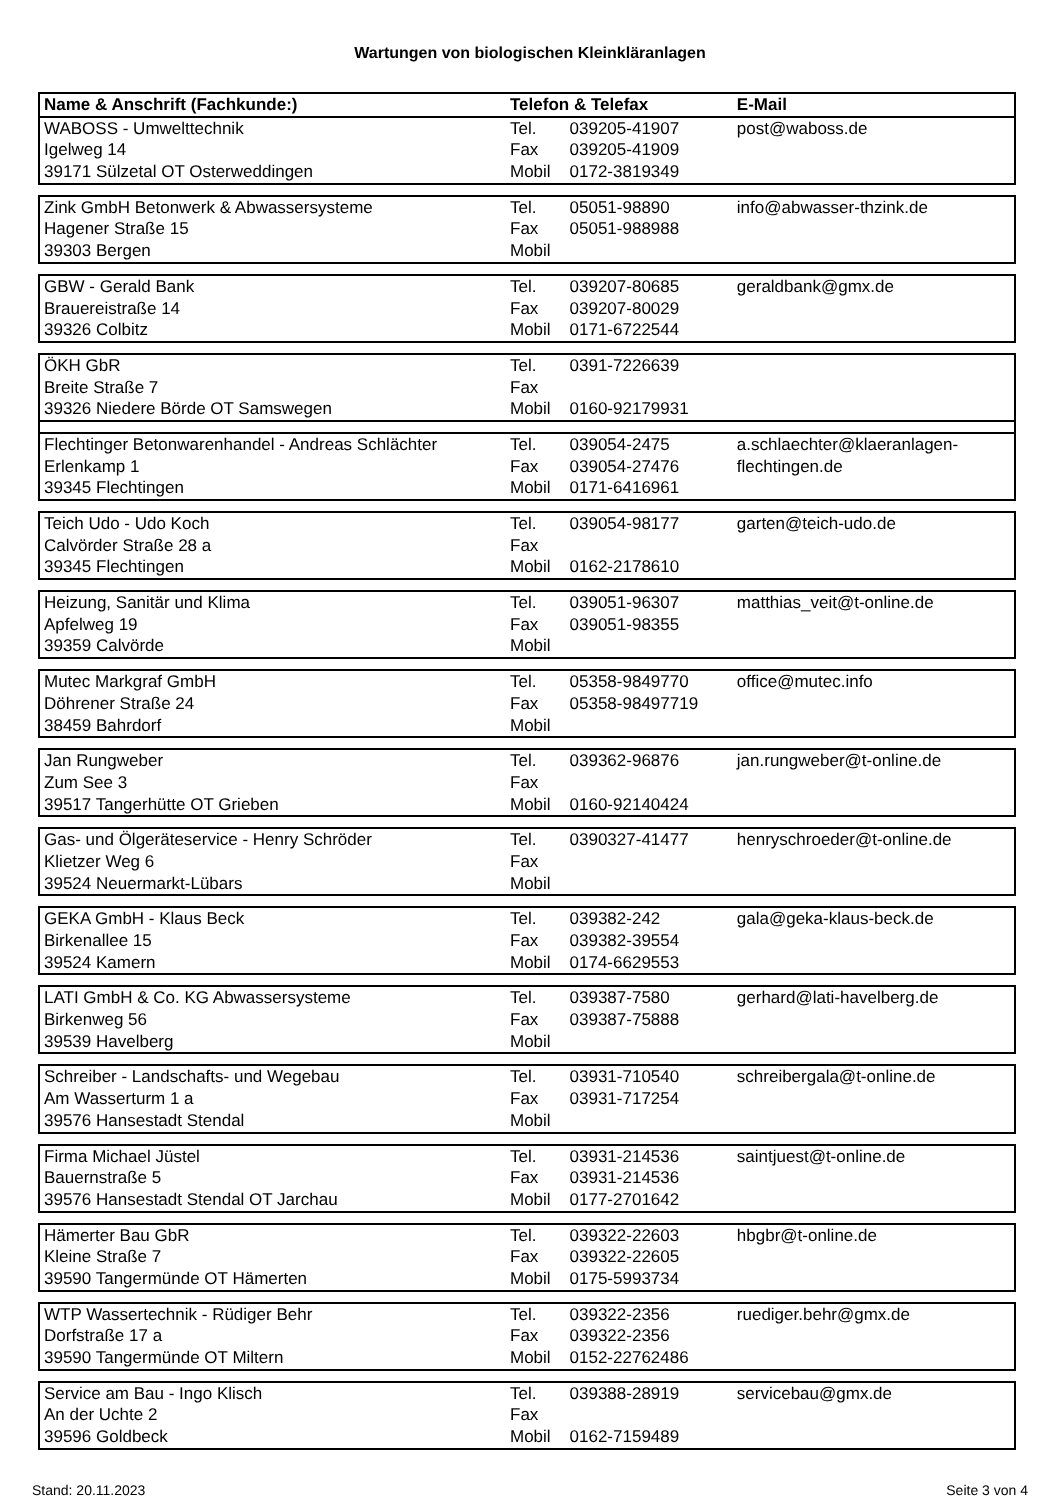Wartungen von biologischen Kleinkläranlagen
| Name & Anschrift (Fachkunde:) | Telefon & Telefax | | E-Mail |
| --- | --- | --- | --- |
| WABOSS - Umwelttechnik | Tel. | 039205-41907 | post@waboss.de |
| Igelweg 14 | Fax | 039205-41909 | |
| 39171 Sülzetal OT Osterweddingen | Mobil | 0172-3819349 | |
| Zink GmbH Betonwerk & Abwassersysteme | Tel. | 05051-98890 | info@abwasser-thzink.de |
| Hagener Straße 15 | Fax | 05051-988988 | |
| 39303 Bergen | Mobil | | |
| GBW - Gerald Bank | Tel. | 039207-80685 | geraldbank@gmx.de |
| Brauereistraße 14 | Fax | 039207-80029 | |
| 39326 Colbitz | Mobil | 0171-6722544 | |
| ÖKH GbR | Tel. | 0391-7226639 | |
| Breite Straße 7 | Fax | | |
| 39326 Niedere Börde OT Samswegen | Mobil | 0160-92179931 | |
| Flechtinger Betonwarenhandel - Andreas Schlächter | Tel. | 039054-2475 | a.schlaechter@klaeranlagen- |
| Erlenkamp 1 | Fax | 039054-27476 | flechtingen.de |
| 39345 Flechtingen | Mobil | 0171-6416961 | |
| Teich Udo - Udo Koch | Tel. | 039054-98177 | garten@teich-udo.de |
| Calvörder Straße 28 a | Fax | | |
| 39345 Flechtingen | Mobil | 0162-2178610 | |
| Heizung, Sanitär und Klima | Tel. | 039051-96307 | matthias_veit@t-online.de |
| Apfelweg 19 | Fax | 039051-98355 | |
| 39359 Calvörde | Mobil | | |
| Mutec Markgraf GmbH | Tel. | 05358-9849770 | office@mutec.info |
| Döhrener Straße 24 | Fax | 05358-98497719 | |
| 38459 Bahrdorf | Mobil | | |
| Jan Rungweber | Tel. | 039362-96876 | jan.rungweber@t-online.de |
| Zum See 3 | Fax | | |
| 39517 Tangerhütte OT Grieben | Mobil | 0160-92140424 | |
| Gas- und Ölgeräteservice - Henry Schröder | Tel. | 0390327-41477 | henryschroeder@t-online.de |
| Klietzer Weg 6 | Fax | | |
| 39524 Neuermarkt-Lübars | Mobil | | |
| GEKA GmbH - Klaus Beck | Tel. | 039382-242 | gala@geka-klaus-beck.de |
| Birkenallee 15 | Fax | 039382-39554 | |
| 39524 Kamern | Mobil | 0174-6629553 | |
| LATI GmbH & Co. KG Abwassersysteme | Tel. | 039387-7580 | gerhard@lati-havelberg.de |
| Birkenweg 56 | Fax | 039387-75888 | |
| 39539 Havelberg | Mobil | | |
| Schreiber - Landschafts- und Wegebau | Tel. | 03931-710540 | schreibergala@t-online.de |
| Am Wasserturm 1 a | Fax | 03931-717254 | |
| 39576 Hansestadt Stendal | Mobil | | |
| Firma Michael Jüstel | Tel. | 03931-214536 | saintjuest@t-online.de |
| Bauernstraße 5 | Fax | 03931-214536 | |
| 39576 Hansestadt Stendal OT Jarchau | Mobil | 0177-2701642 | |
| Hämerter Bau GbR | Tel. | 039322-22603 | hbgbr@t-online.de |
| Kleine Straße 7 | Fax | 039322-22605 | |
| 39590 Tangermünde OT Hämerten | Mobil | 0175-5993734 | |
| WTP Wassertechnik - Rüdiger Behr | Tel. | 039322-2356 | ruediger.behr@gmx.de |
| Dorfstraße 17 a | Fax | 039322-2356 | |
| 39590 Tangermünde OT Miltern | Mobil | 0152-22762486 | |
| Service am Bau - Ingo Klisch | Tel. | 039388-28919 | servicebau@gmx.de |
| An der Uchte 2 | Fax | | |
| 39596 Goldbeck | Mobil | 0162-7159489 | |
Stand: 20.11.2023 Seite 3 von 4